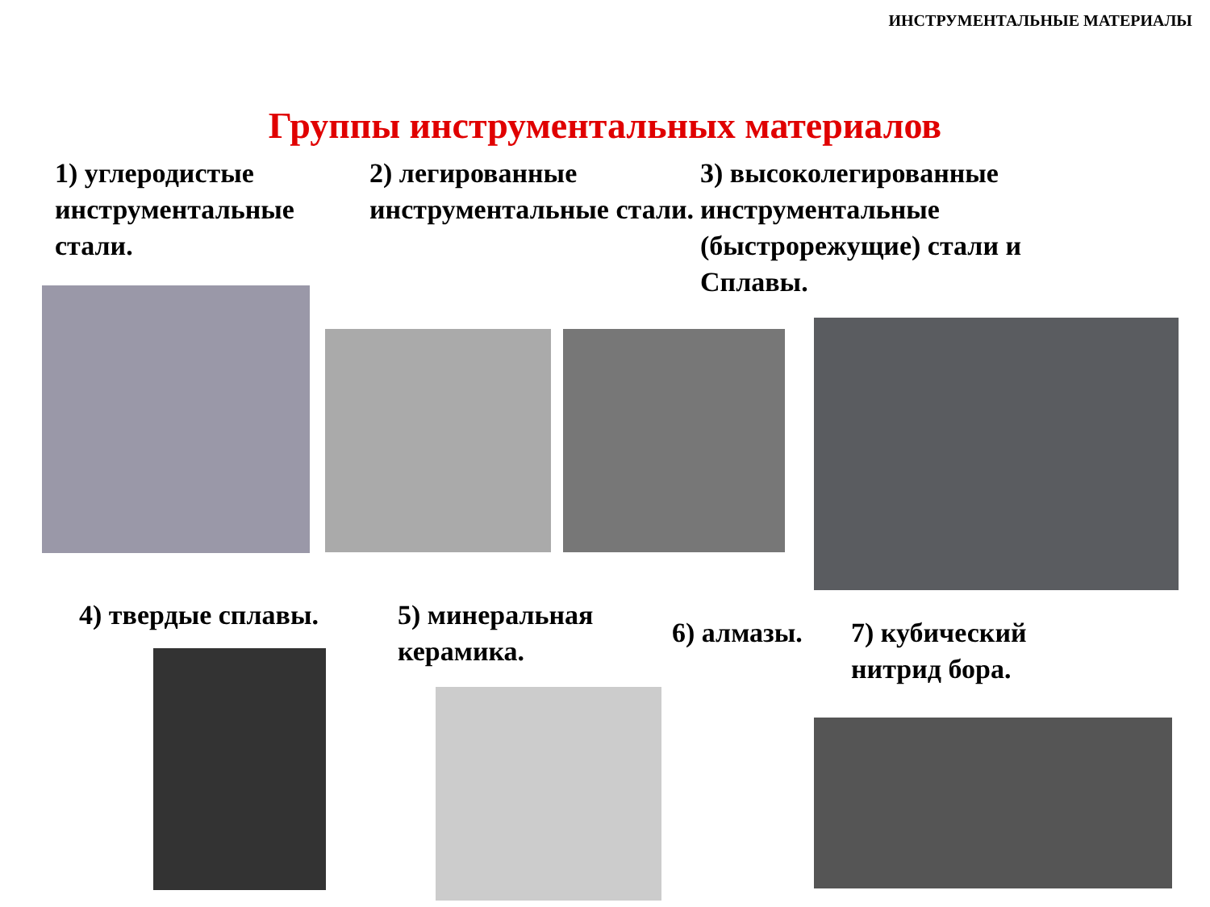ИНСТРУМЕНТАЛЬНЫЕ МАТЕРИАЛЫ
Группы инструментальных материалов
1) углеродистые инструментальные стали.
2) легированные инструментальные стали.
3) высоколегированные инструментальные (быстрорежущие) стали и Сплавы.
4) твердые сплавы. 5) минеральная керамика.
6) алмазы. 7) кубический нитрид бора.